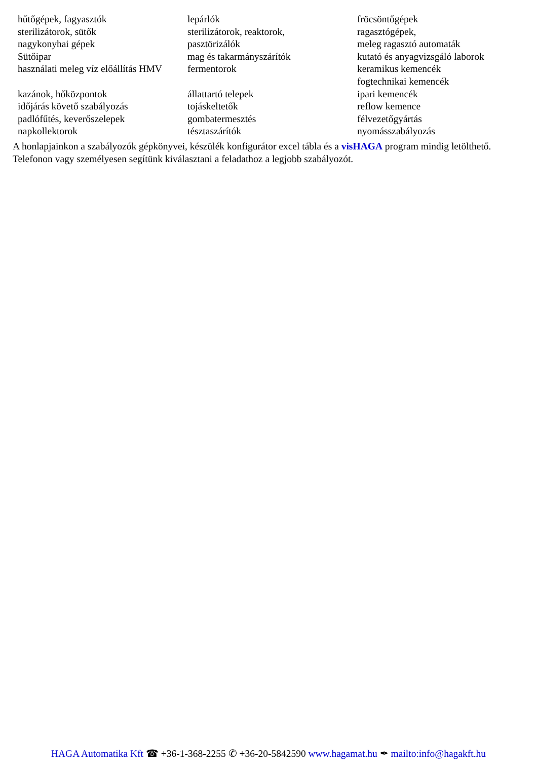| hűtőgépek, fagyasztók | lepárlók | fröcsöntőgépek |
| sterilizátorok, sütők | sterilizátorok, reaktorok, | ragasztógépek, |
| nagykonyhai gépek | pasztörizálók | meleg ragasztó automaták |
| Sütőipar | mag és takarmányszárítók | kutató és anyagvizsgáló laborok |
| használati meleg víz előállítás HMV | fermentorok | keramikus kemencék fogtechnikai kemencék |
| kazánok, hőközpontok | állattartó telepek | ipari kemencék |
| időjárás követő szabályozás | tojáskeltetők | reflow kemence |
| padlófűtés, keverőszelepek | gombatermesztés | félvezetőgyártás |
| napkollektorok | tésztaszárítók | nyomásszabályozás |
A honlapjainkon a szabályozók gépkönyvei, készülék konfigurátor excel tábla és a visHAGA program mindig letölthető. Telefonon vagy személyesen segítünk kiválasztani a feladathoz a legjobb szabályozót.
HAGA Automatika Kft ☎ +36-1-368-2255 ✆ +36-20-5842590 www.hagamat.hu ✒ mailto:info@hagakft.hu